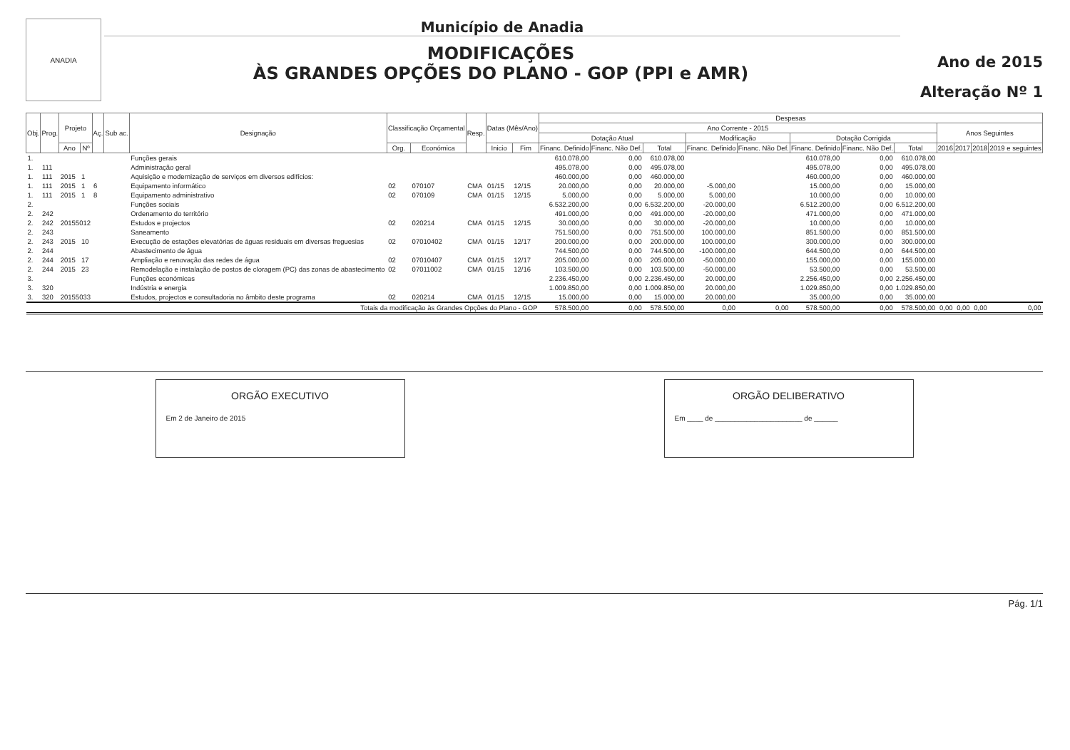ANADIA
Município de Anadia
MODIFICAÇÕES
ÀS GRANDES OPÇÕES DO PLANO - GOP (PPI e AMR)
Ano de 2015
Alteração Nº 1
| Obj. | Prog. | Projeto | | Aç. | Sub ac. | Designação | Classificação Orçamental | | Resp. | Datas (Mês/Ano) | | Despesas | | | | | | | | | | | |
| --- | --- | --- | --- | --- | --- | --- | --- | --- | --- | --- | --- | --- | --- | --- | --- | --- | --- | --- | --- | --- | --- | --- | --- |
| | | | | | | | | | | | | Ano Corrente - 2015 | | | | | | | | Anos Seguintes | | | |
| | | | | | | | | | | | | Dotação Atual | | | Modificação | | Dotação Corrigida | | | | | | |
| | | Ano | Nº | | | | Org. | Económica | | Inicio | Fim | Financ. Definido | Financ. Não Def. | Total | Financ. Definido | Financ. Não Def. | Financ. Definido | Financ. Não Def. | Total | 2016 | 2017 | 2018 | 2019 e seguintes |
| 1. | | | | | | Funções gerais | | | | | | 610.078,00 | 0,00 | 610.078,00 | | | 610.078,00 | 0,00 | 610.078,00 | | | | |
| 1. | 111 | | | | | Administração geral | | | | | | 495.078,00 | 0,00 | 495.078,00 | | | 495.078,00 | 0,00 | 495.078,00 | | | | |
| 1. | 111 | 2015 | 1 | | | Aquisição e modernização de serviços em diversos edifícios: | | | | | | 460.000,00 | 0,00 | 460.000,00 | | | 460.000,00 | 0,00 | 460.000,00 | | | | |
| 1. | 111 | 2015 | 1 | 6 | | Equipamento informático | 02 | 070107 | CMA | 01/15 | 12/15 | 20.000,00 | 0,00 | 20.000,00 | -5.000,00 | | 15.000,00 | 0,00 | 15.000,00 | | | | |
| 1. | 111 | 2015 | 1 | 8 | | Equipamento administrativo | 02 | 070109 | CMA | 01/15 | 12/15 | 5.000,00 | 0,00 | 5.000,00 | 5.000,00 | | 10.000,00 | 0,00 | 10.000,00 | | | | |
| 2. | | | | | | Funções sociais | | | | | | 6.532.200,00 | 0,00 | 6.532.200,00 | -20.000,00 | | 6.512.200,00 | 0,00 | 6.512.200,00 | | | | |
| 2. | 242 | | | | | Ordenamento do território | | | | | | 491.000,00 | 0,00 | 491.000,00 | -20.000,00 | | 471.000,00 | 0,00 | 471.000,00 | | | | |
| 2. | 242 | 20155012 | | | | Estudos e projectos | 02 | 020214 | CMA | 01/15 | 12/15 | 30.000,00 | 0,00 | 30.000,00 | -20.000,00 | | 10.000,00 | 0,00 | 10.000,00 | | | | |
| 2. | 243 | | | | | Saneamento | | | | | | 751.500,00 | 0,00 | 751.500,00 | 100.000,00 | | 851.500,00 | 0,00 | 851.500,00 | | | | |
| 2. | 243 | 2015 | 10 | | | Execução de estações elevatórias de águas residuais em diversas freguesias | 02 | 07010402 | CMA | 01/15 | 12/17 | 200.000,00 | 0,00 | 200.000,00 | 100.000,00 | | 300.000,00 | 0,00 | 300.000,00 | | | | |
| 2. | 244 | | | | | Abastecimento de água | | | | | | 744.500,00 | 0,00 | 744.500,00 | -100.000,00 | | 644.500,00 | 0,00 | 644.500,00 | | | | |
| 2. | 244 | 2015 | 17 | | | Ampliação e renovação das redes de água | 02 | 07010407 | CMA | 01/15 | 12/17 | 205.000,00 | 0,00 | 205.000,00 | -50.000,00 | | 155.000,00 | 0,00 | 155.000,00 | | | | |
| 2. | 244 | 2015 | 23 | | | Remodelação e instalação de postos de cloragem (PC) das zonas de abastecimento | 02 | 07011002 | CMA | 01/15 | 12/16 | 103.500,00 | 0,00 | 103.500,00 | -50.000,00 | | 53.500,00 | 0,00 | 53.500,00 | | | | |
| 3. | | | | | | Funções económicas | | | | | | 2.236.450,00 | 0,00 | 2.236.450,00 | 20.000,00 | | 2.256.450,00 | 0,00 | 2.256.450,00 | | | | |
| 3. | 320 | | | | | Indústria e energia | | | | | | 1.009.850,00 | 0,00 | 1.009.850,00 | 20.000,00 | | 1.029.850,00 | 0,00 | 1.029.850,00 | | | | |
| 3. | 320 | 20155033 | | | | Estudos, projectos e consultadoria no âmbito deste programa | 02 | 020214 | CMA | 01/15 | 12/15 | 15.000,00 | 0,00 | 15.000,00 | 20.000,00 | | 35.000,00 | 0,00 | 35.000,00 | | | | |
| Totais da modificação às Grandes Opções do Plano - GOP | | | | | | | | | | | | 578.500,00 | 0,00 | 578.500,00 | 0,00 | 0,00 | 578.500,00 | 0,00 | 578.500,00 | 0,00 | 0,00 | 0,00 | 0,00 |
ORGÃO EXECUTIVO
Em 2 de Janeiro de 2015
ORGÃO DELIBERATIVO
Em ____ de ______________________ de ______
Pág. 1/1